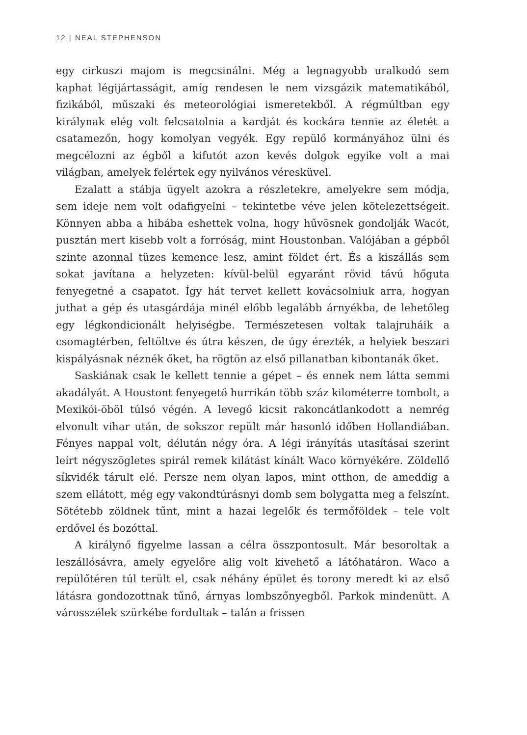12 | NEAL STEPHENSON
egy cirkuszi majom is megcsinálni. Még a legnagyobb uralkodó sem kaphat légijártasságit, amíg rendesen le nem vizsgázik matematikából, fizikából, műszaki és meteorológiai ismeretekből. A régmúltban egy királynak elég volt felcsatolnia a kardját és kockára tennie az életét a csatamezőn, hogy komolyan vegyék. Egy repülő kormányához ülni és megcélozni az égből a kifutót azon kevés dolgok egyike volt a mai világban, amelyek felértek egy nyilvános véresküvel.
Ezalatt a stábja ügyelt azokra a részletekre, amelyekre sem módja, sem ideje nem volt odafigyelni – tekintetbe véve jelen kötelezettségeit. Könnyen abba a hibába eshettek volna, hogy hűvösnek gondolják Wacót, pusztán mert kisebb volt a forróság, mint Houstonban. Valójában a gépből szinte azonnal tüzes kemence lesz, amint földet ért. És a kiszállás sem sokat javítana a helyzeten: kívül-belül egyaránt rövid távú hőguta fenyegetné a csapatot. Így hát tervet kellett kovácsolniuk arra, hogyan juthat a gép és utasgárdája minél előbb legalább árnyékba, de lehetőleg egy légkondicionált helyiségbe. Természetesen voltak talajruháik a csomagtérben, feltöltve és útra készen, de úgy érezték, a helyiek beszari kispályásnak néznék őket, ha rögtön az első pillanatban kibontanák őket.
Saskiának csak le kellett tennie a gépet – és ennek nem látta semmi akadályát. A Houstont fenyegető hurrikán több száz kilométerre tombolt, a Mexikói-öböl túlsó végén. A levegő kicsit rakoncátlankodott a nemrég elvonult vihar után, de sokszor repült már hasonló időben Hollandiában. Fényes nappal volt, délután négy óra. A légi irányítás utasításai szerint leírt négyszögletes spirál remek kilátást kínált Waco környékére. Zöldellő síkvidék tárult elé. Persze nem olyan lapos, mint otthon, de ameddig a szem ellátott, még egy vakondtúrásnyi domb sem bolygatta meg a felszínt. Sötétebb zöldnek tűnt, mint a hazai legelők és termőföldek – tele volt erdővel és bozóttal.
A királynő figyelme lassan a célra összpontosult. Már besoroltak a leszállósávra, amely egyelőre alig volt kivehető a látóhatáron. Waco a repülőtéren túl terült el, csak néhány épület és torony meredt ki az első látásra gondozottnak tűnő, árnyas lombszőnyegből. Parkok mindenütt. A városszélek szürkébe fordultak – talán a frissen